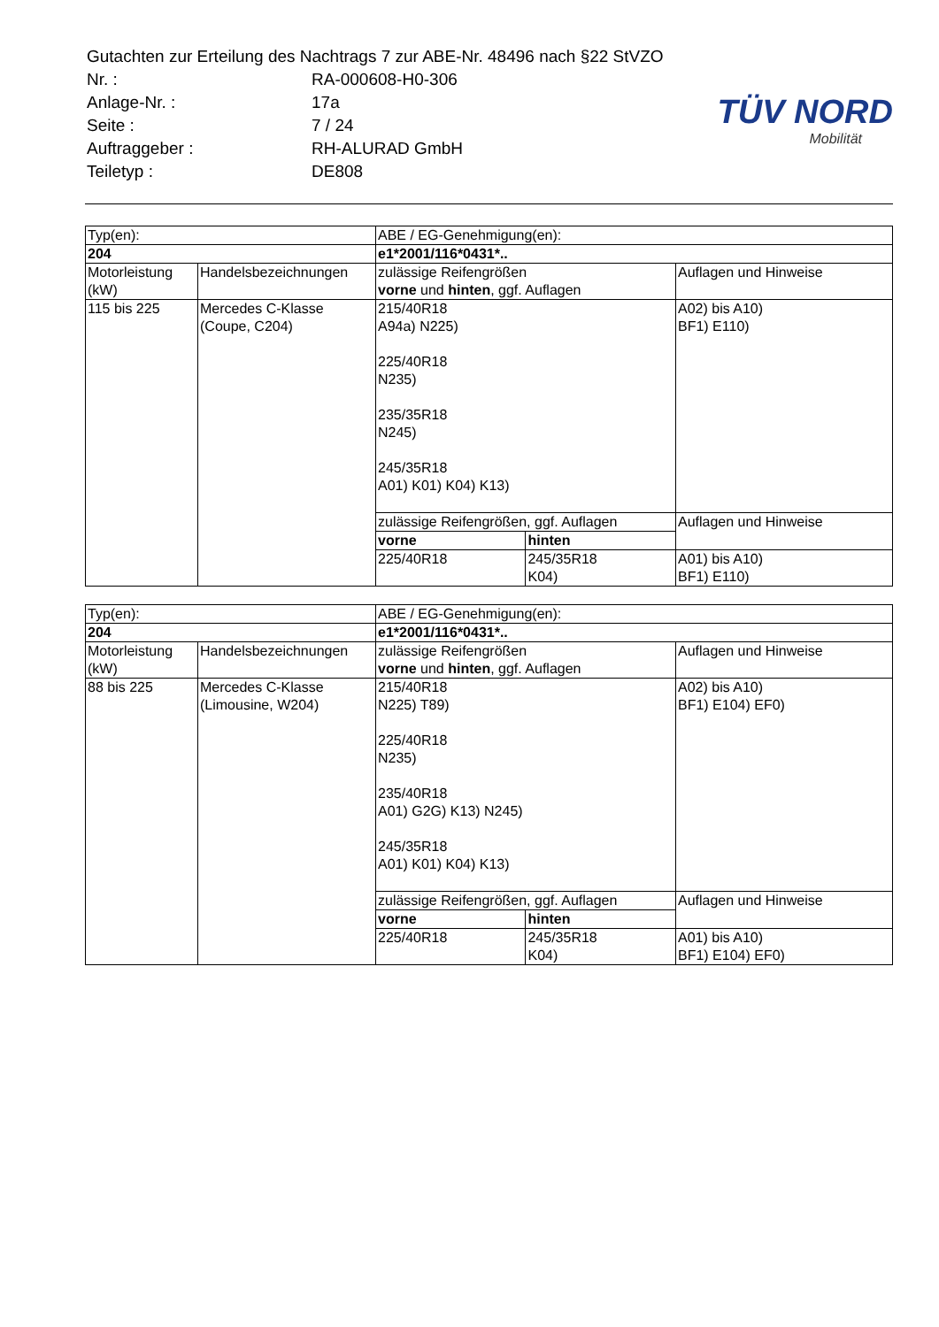| Gutachten zur Erteilung des Nachtrags 7 zur ABE-Nr. 48496 nach §22 StVZO | |
| Nr. : | RA-000608-H0-306 |
| Anlage-Nr. : | 17a |
| Seite : | 7 / 24 |
| Auftraggeber : | RH-ALURAD GmbH |
| Teiletyp : | DE808 |
TÜV NORD
Mobilität
| Typ(en): | | ABE / EG-Genehmigung(en): | | |
| 204 | | e1*2001/116*0431*.. | | |
| Motorleistung (kW) | Handelsbezeichnungen | zulässige Reifengrößen vorne und hinten , ggf. Auflagen | | Auflagen und Hinweise |
| 115 bis 225 | Mercedes C-Klasse (Coupe, C204) | 215/40R18 A94a) N225) 225/40R18 N235) 235/35R18 N245) 245/35R18 A01) K01) K04) K13) | | A02) bis A10) BF1) E110) |
| | | zulässige Reifengrößen, ggf. Auflagen | | Auflagen und Hinweise |
| | | vorne | hinten | |
| | | 225/40R18 | 245/35R18 K04) | A01) bis A10) BF1) E110) |
| Typ(en): | | ABE / EG-Genehmigung(en): | | |
| 204 | | e1*2001/116*0431*.. | | |
| Motorleistung (kW) | Handelsbezeichnungen | zulässige Reifengrößen vorne und hinten , ggf. Auflagen | | Auflagen und Hinweise |
| 88 bis 225 | Mercedes C-Klasse (Limousine, W204) | 215/40R18 N225) T89) 225/40R18 N235) 235/40R18 A01) G2G) K13) N245) 245/35R18 A01) K01) K04) K13) | | A02) bis A10) BF1) E104) EF0) |
| | | zulässige Reifengrößen, ggf. Auflagen | | Auflagen und Hinweise |
| | | vorne | hinten | |
| | | 225/40R18 | 245/35R18 K04) | A01) bis A10) BF1) E104) EF0) |